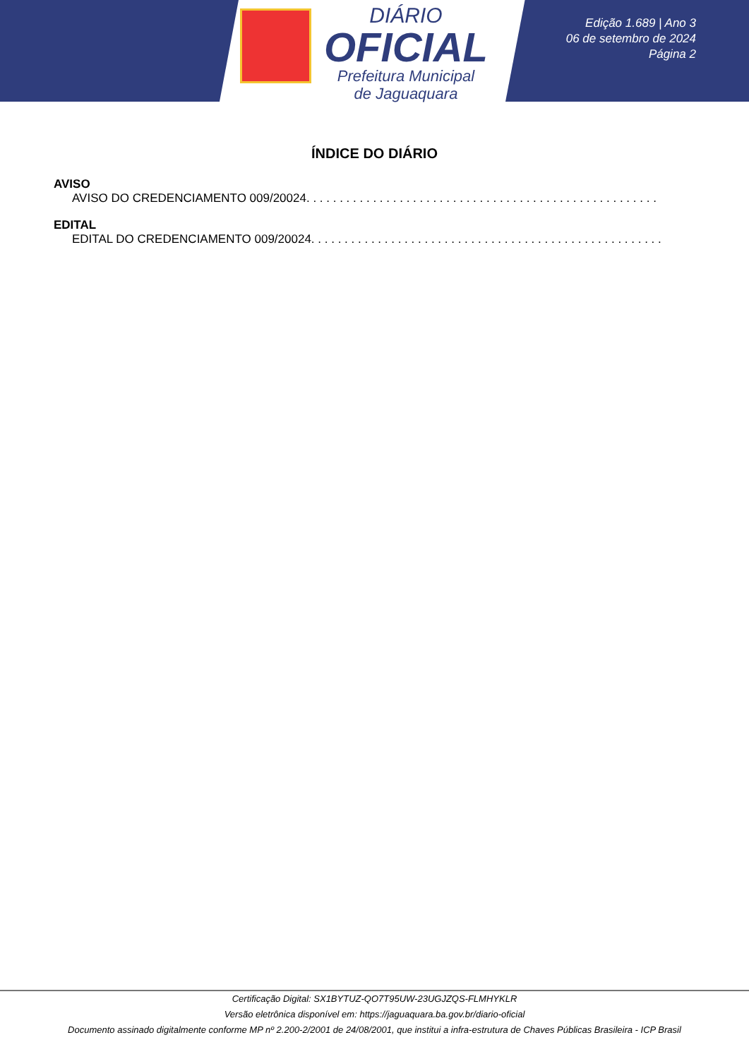DIÁRIO
OFICIAL
Prefeitura Municipal
de Jaguaquara
Edição 1.689 | Ano 3
06 de setembro de 2024
Página 2
ÍNDICE DO DIÁRIO
AVISO
AVISO DO CREDENCIAMENTO 009/20024 . . . . . . . . . . . . . . . . . . . . . . . . . . . . . . . . . . . . . . . . . . . . . . . . . . . . . . . . . . . . . . . . . . . .
EDITAL
EDITAL DO CREDENCIAMENTO 009/20024 . . . . . . . . . . . . . . . . . . . . . . . . . . . . . . . . . . . . . . . . . . . . . . . . . . . . . . . . . . . . . . . . . . . .
Certificação Digital: SX1BYTUZ-QO7T95UW-23UGJZQS-FLMHYKLR
Versão eletrônica disponível em: https://jaguaquara.ba.gov.br/diario-oficial
Documento assinado digitalmente conforme MP nº 2.200-2/2001 de 24/08/2001, que institui a infra-estrutura de Chaves Públicas Brasileira - ICP Brasil